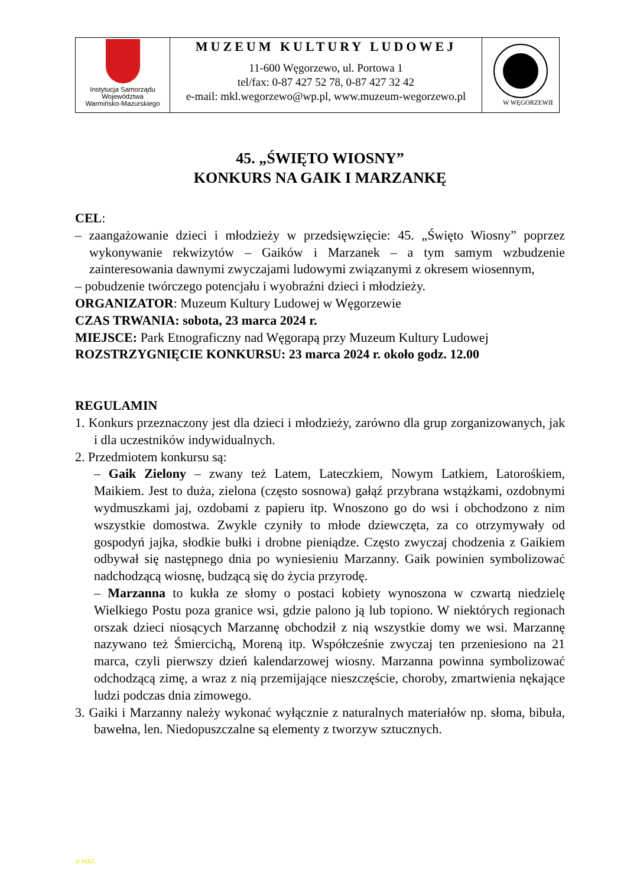| Instytucja Samorządu Województwa Warmińsko-Mazurskiego | MUZEUM KULTURY LUDOWEJ 11-600 Węgorzewo, ul. Portowa 1 tel/fax: 0-87 427 52 78, 0-87 427 32 42 e-mail: mkl.wegorzewo@wp.pl, www.muzeum-wegorzewo.pl | W WĘGORZEWIE |
45. „ŚWIĘTO WIOSNY”
KONKURS NA GAIK I MARZANKĘ
CEL:
– zaangażowanie dzieci i młodzieży w przedsięwzięcie: 45. „Święto Wiosny” poprzez wykonywanie rekwizytów – Gaików i Marzanek – a tym samym wzbudzenie zainteresowania dawnymi zwyczajami ludowymi związanymi z okresem wiosennym,
– pobudzenie twórczego potencjału i wyobraźni dzieci i młodzieży.
ORGANIZATOR: Muzeum Kultury Ludowej w Węgorzewie
CZAS TRWANIA: sobota, 23 marca 2024 r.
MIEJSCE: Park Etnograficzny nad Węgorapą przy Muzeum Kultury Ludowej
ROZSTRZYGNIĘCIE KONKURSU: 23 marca 2024 r. około godz. 12.00
REGULAMIN
1. Konkurs przeznaczony jest dla dzieci i młodzieży, zarówno dla grup zorganizowanych, jak i dla uczestników indywidualnych.
2. Przedmiotem konkursu są:
– Gaik Zielony – zwany też Latem, Lateczkiem, Nowym Latkiem, Latorośkiem, Maikiem. Jest to duża, zielona (często sosnowa) gałąź przybrana wstążkami, ozdobnymi wydmuszkami jaj, ozdobami z papieru itp. Wnoszono go do wsi i obchodzono z nim wszystkie domostwa. Zwykle czyniły to młode dziewczęta, za co otrzymywały od gospodyń jajka, słodkie bułki i drobne pieniądze. Często zwyczaj chodzenia z Gaikiem odbywał się następnego dnia po wyniesieniu Marzanny. Gaik powinien symbolizować nadchodzącą wiosnę, budzącą się do życia przyrodę.
– Marzanna to kukła ze słomy o postaci kobiety wynoszona w czwartą niedzielę Wielkiego Postu poza granice wsi, gdzie palono ją lub topiono. W niektórych regionach orszak dzieci niosących Marzannę obchodził z nią wszystkie domy we wsi. Marzannę nazywano też Śmiercichą, Moreną itp. Współcześnie zwyczaj ten przeniesiono na 21 marca, czyli pierwszy dzień kalendarzowej wiosny. Marzanna powinna symbolizować odchodzącą zimę, a wraz z nią przemijające nieszczęście, choroby, zmartwienia nękające ludzi podczas dnia zimowego.
3. Gaiki i Marzanny należy wykonać wyłącznie z naturalnych materiałów np. słoma, bibuła, bawełna, len. Niedopuszczalne są elementy z tworzyw sztucznych.
® MKL